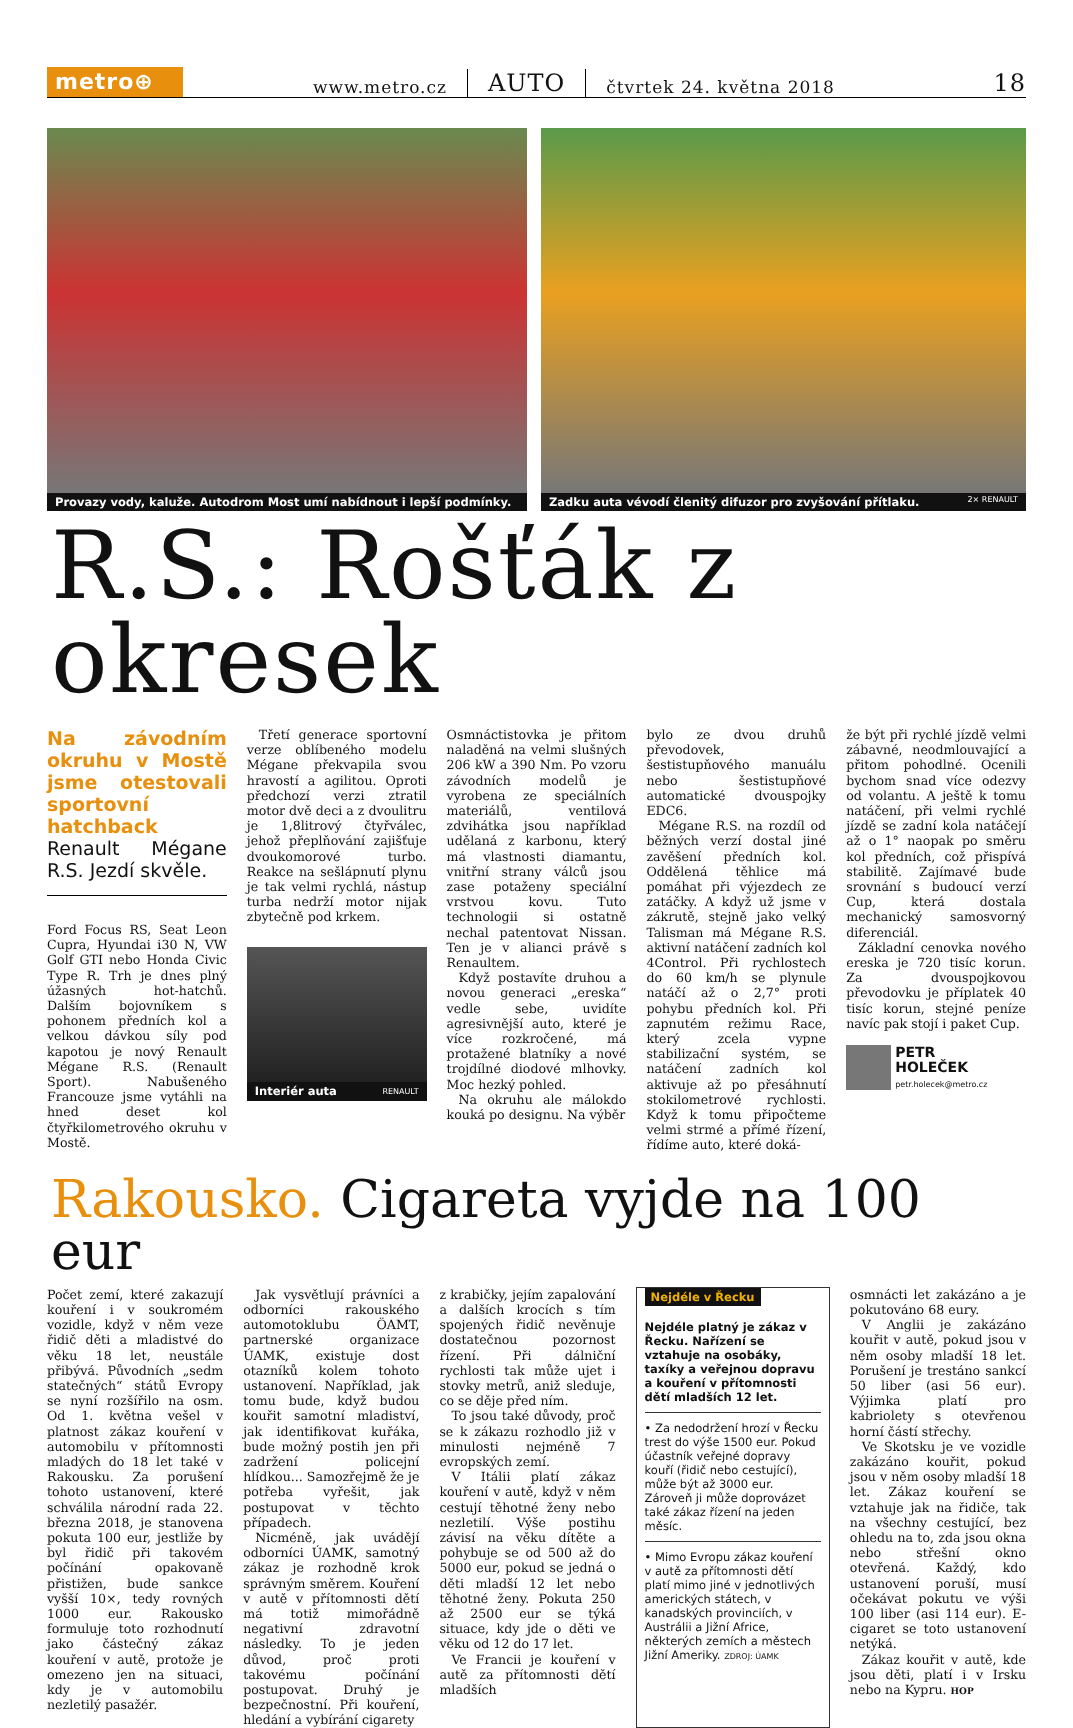metro⊕
www.metro.cz AUTO čtvrtek 24. května 2018 18
Provazy vody, kaluže. Autodrom Most umí nabídnout i lepší podmínky.
Zadku auta vévodí členitý difuzor pro zvyšování přítlaku. 2× RENAULT
R.S.: Rošťák z okresek
Na závodním okruhu v Mostě jsme otestovali sportovní hatchback
Renault Mégane R.S. Jezdí skvěle.
Ford Focus RS, Seat Leon Cupra, Hyundai i30 N, VW Golf GTI nebo Honda Civic Type R. Trh je dnes plný úžasných hot-hatchů. Dalším bojovníkem s pohonem předních kol a velkou dávkou síly pod kapotou je nový Renault Mégane R.S. (Renault Sport). Nabušeného Francouze jsme vytáhli na hned deset kol čtyřkilometrového okruhu v Mostě.
Třetí generace sportovní verze oblíbeného modelu Mégane překvapila svou hravostí a agilitou. Oproti předchozí verzi ztratil motor dvě deci a z dvoulitru je 1,8litrový čtyřválec, jehož přeplňování zajišťuje dvoukomorové turbo. Reakce na sešlápnutí plynu je tak velmi rychlá, nástup turba nedrží motor nijak zbytečně pod krkem.
Interiér auta RENAULT
Osmnáctistovka je přitom naladěná na velmi slušných 206 kW a 390 Nm. Po vzoru závodních modelů je vyrobena ze speciálních materiálů, ventilová zdvihátka jsou například udělaná z karbonu, který má vlastnosti diamantu, vnitřní strany válců jsou zase potaženy speciální vrstvou kovu. Tuto technologii si ostatně nechal patentovat Nissan. Ten je v alianci právě s Renaultem.
Když postavíte druhou a novou generaci „ereska“ vedle sebe, uvidíte agresivnější auto, které je více rozkročené, má protažené blatníky a nové trojdílné diodové mlhovky. Moc hezký pohled.
Na okruhu ale málokdo kouká po designu. Na výběr
bylo ze dvou druhů převodovek, šestistupňového manuálu nebo šestistupňové automatické dvouspojky EDC6.
Mégane R.S. na rozdíl od běžných verzí dostal jiné zavěšení předních kol. Oddělená těhlice má pomáhat při výjezdech ze zatáčky. A když už jsme v zákrutě, stejně jako velký Talisman má Mégane R.S. aktivní natáčení zadních kol 4Control. Při rychlostech do 60 km/h se plynule natáčí až o 2,7° proti pohybu předních kol. Při zapnutém režimu Race, který zcela vypne stabilizační systém, se natáčení zadních kol aktivuje až po přesáhnutí stokilometrové rychlosti. Když k tomu připočteme velmi strmé a přímé řízení, řídíme auto, které doká-
že být při rychlé jízdě velmi zábavné, neodmlouvající a přitom pohodlné. Ocenili bychom snad více odezvy od volantu. A ještě k tomu natáčení, při velmi rychlé jízdě se zadní kola natáčejí až o 1° naopak po směru kol předních, což přispívá stabilitě. Zajímavé bude srovnání s budoucí verzí Cup, která dostala mechanický samosvorný diferenciál.
Základní cenovka nového ereska je 720 tisíc korun. Za dvouspojkovou převodovku je příplatek 40 tisíc korun, stejné peníze navíc pak stojí i paket Cup.
PETR
HOLEČEK
petr.holecek@metro.cz
Rakousko. Cigareta vyjde na 100 eur
Počet zemí, které zakazují kouření i v soukromém vozidle, když v něm veze řidič děti a mladistvé do věku 18 let, neustále přibývá. Původních „sedm statečných“ států Evropy se nyní rozšířilo na osm. Od 1. května vešel v platnost zákaz kouření v automobilu v přítomnosti mladých do 18 let také v Rakousku. Za porušení tohoto ustanovení, které schválila národní rada 22. března 2018, je stanovena pokuta 100 eur, jestliže by byl řidič při takovém počínání opakovaně přistižen, bude sankce vyšší 10×, tedy rovných 1000 eur. Rakousko formuluje toto rozhodnutí jako částečný zákaz kouření v autě, protože je omezeno jen na situaci, kdy je v automobilu nezletilý pasažér.
Jak vysvětlují právníci a odborníci rakouského automotoklubu ÖAMT, partnerské organizace ÚAMK, existuje dost otazníků kolem tohoto ustanovení. Například, jak tomu bude, když budou kouřit samotní mladiství, jak identifikovat kuřáka, bude možný postih jen při zadržení policejní hlídkou... Samozřejmě že je potřeba vyřešit, jak postupovat v těchto případech.
Nicméně, jak uvádějí odborníci ÚAMK, samotný zákaz je rozhodně krok správným směrem. Kouření v autě v přítomnosti dětí má totiž mimořádně negativní zdravotní následky. To je jeden důvod, proč proti takovému počínání postupovat. Druhý je bezpečnostní. Při kouření, hledání a vybírání cigarety
z krabičky, jejím zapalování a dalších krocích s tím spojených řidič nevěnuje dostatečnou pozornost řízení. Při dálniční rychlosti tak může ujet i stovky metrů, aniž sleduje, co se děje před ním.
To jsou také důvody, proč se k zákazu rozhodlo již v minulosti nejméně 7 evropských zemí.
V Itálii platí zákaz kouření v autě, když v něm cestují těhotné ženy nebo nezletilí. Výše postihu závisí na věku dítěte a pohybuje se od 500 až do 5000 eur, pokud se jedná o děti mladší 12 let nebo těhotné ženy. Pokuta 250 až 2500 eur se týká situace, kdy jde o děti ve věku od 12 do 17 let.
Ve Francii je kouření v autě za přítomnosti dětí mladších
Nejdéle v Řecku
Nejdéle platný je zákaz v Řecku. Nařízení se vztahuje na osobáky, taxíky a veřejnou dopravu a kouření v přítomnosti dětí mladších 12 let.
• Za nedodržení hrozí v Řecku trest do výše 1500 eur. Pokud účastník veřejné dopravy kouří (řidič nebo cestující), může být až 3000 eur. Zároveň ji může doprovázet také zákaz řízení na jeden měsíc.
• Mimo Evropu zákaz kouření v autě za přítomnosti dětí platí mimo jiné v jednotlivých amerických státech, v kanadských provinciích, v Austrálii a Jižní Africe, některých zemích a městech Jižní Ameriky. ZDROJ: ÚAMK
osmnácti let zakázáno a je pokutováno 68 eury.
V Anglii je zakázáno kouřit v autě, pokud jsou v něm osoby mladší 18 let. Porušení je trestáno sankcí 50 liber (asi 56 eur). Výjimka platí pro kabriolety s otevřenou horní částí střechy.
Ve Skotsku je ve vozidle zakázáno kouřit, pokud jsou v něm osoby mladší 18 let. Zákaz kouření se vztahuje jak na řidiče, tak na všechny cestující, bez ohledu na to, zda jsou okna nebo střešní okno otevřená. Každý, kdo ustanovení poruší, musí očekávat pokutu ve výši 100 liber (asi 114 eur). E-cigaret se toto ustanovení netýká.
Zákaz kouřit v autě, kde jsou děti, platí i v Irsku nebo na Kypru. HOP